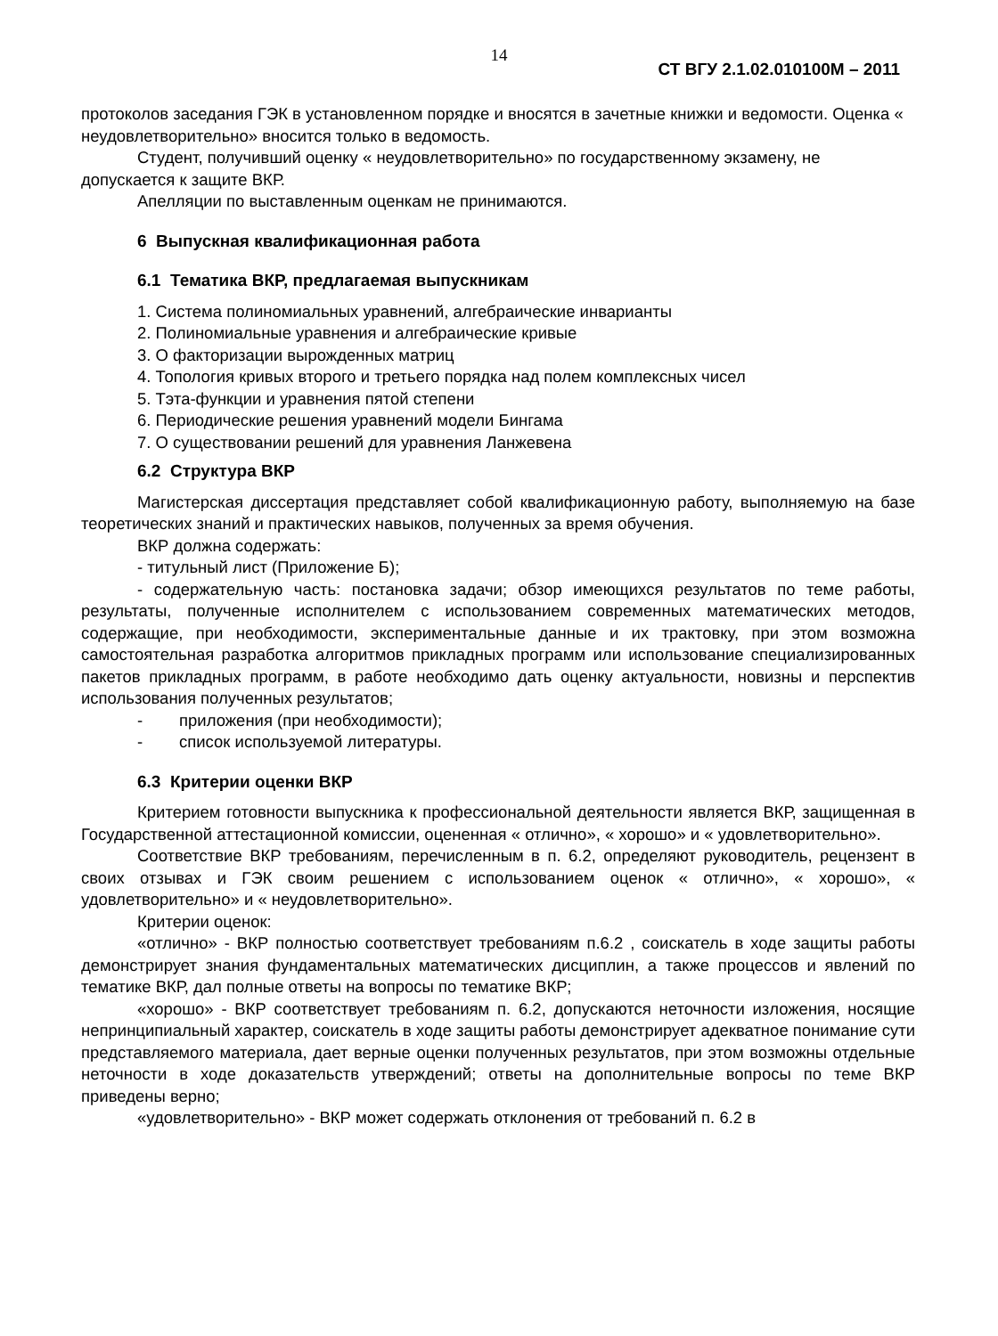14
СТ ВГУ 2.1.02.010100М – 2011
протоколов заседания ГЭК в установленном порядке и вносятся в зачетные книжки и ведомости. Оценка « неудовлетворительно» вносится только в ведомость.
Студент, получивший оценку « неудовлетворительно» по государственному экзамену, не допускается к защите ВКР.
Апелляции по выставленным оценкам не принимаются.
6 Выпускная квалификационная работа
6.1 Тематика ВКР, предлагаемая выпускникам
1. Система полиномиальных уравнений, алгебраические инварианты
2. Полиномиальные уравнения и алгебраические кривые
3. О факторизации вырожденных матриц
4. Топология кривых второго и третьего порядка над полем комплексных чисел
5. Тэта-функции и уравнения пятой степени
6. Периодические решения уравнений модели Бингама
7. О существовании решений для уравнения Ланжевена
6.2 Структура ВКР
Магистерская диссертация представляет собой квалификационную работу, выполняемую на базе теоретических знаний и практических навыков, полученных за время обучения.
ВКР должна содержать:
- титульный лист (Приложение Б);
- содержательную часть: постановка задачи; обзор имеющихся результатов по теме работы, результаты, полученные исполнителем с использованием современных математических методов, содержащие, при необходимости, экспериментальные данные и их трактовку, при этом возможна самостоятельная разработка алгоритмов прикладных программ или использование специализированных пакетов прикладных программ, в работе необходимо дать оценку актуальности, новизны и перспектив использования полученных результатов;
- приложения (при необходимости);
- список используемой литературы.
6.3 Критерии оценки ВКР
Критерием готовности выпускника к профессиональной деятельности является ВКР, защищенная в Государственной аттестационной комиссии, оцененная « отлично», « хорошо» и « удовлетворительно».
Соответствие ВКР требованиям, перечисленным в п. 6.2, определяют руководитель, рецензент в своих отзывах и ГЭК своим решением с использованием оценок « отлично», « хорошо», « удовлетворительно» и « неудовлетворительно».
Критерии оценок:
«отлично» - ВКР полностью соответствует требованиям п.6.2 , соискатель в ходе защиты работы демонстрирует знания фундаментальных математических дисциплин, а также процессов и явлений по тематике ВКР, дал полные ответы на вопросы по тематике ВКР;
«хорошо» - ВКР соответствует требованиям п. 6.2, допускаются неточности изложения, носящие непринципиальный характер, соискатель в ходе защиты работы демонстрирует адекватное понимание сути представляемого материала, дает верные оценки полученных результатов, при этом возможны отдельные неточности в ходе доказательств утверждений; ответы на дополнительные вопросы по теме ВКР приведены верно;
«удовлетворительно» - ВКР может содержать отклонения от требований п. 6.2 в